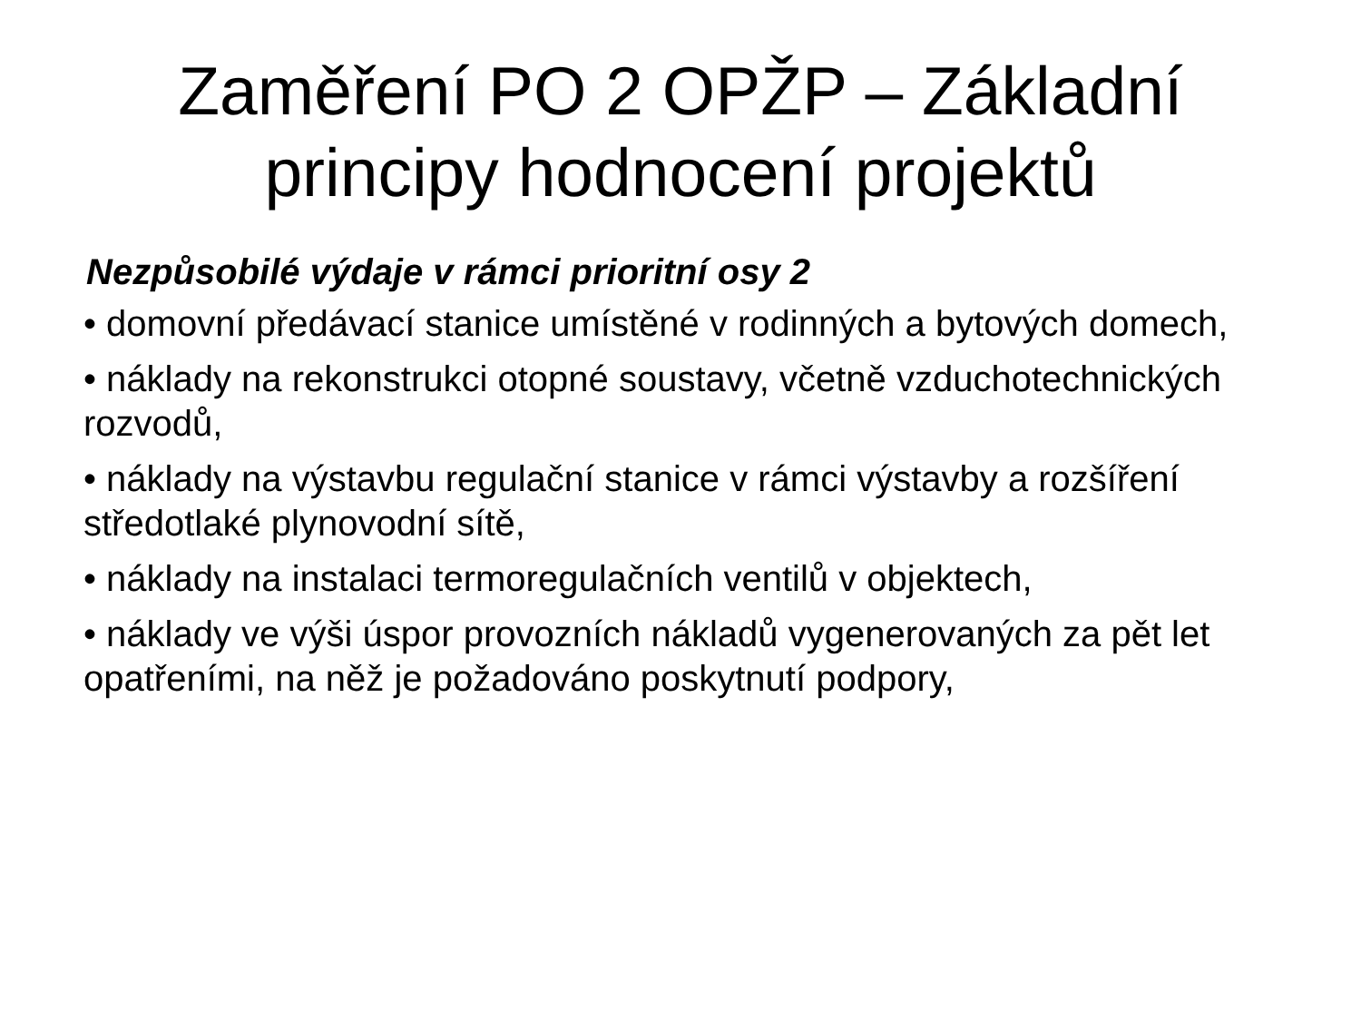Zaměření PO 2 OPŽP – Základní
principy hodnocení projektů
Nezpůsobilé výdaje v rámci prioritní osy 2
• domovní předávací stanice umístěné v rodinných a bytových domech,
• náklady na rekonstrukci otopné soustavy, včetně vzduchotechnických rozvodů,
• náklady na výstavbu regulační stanice v rámci výstavby a rozšíření středotlaké plynovodní sítě,
• náklady na instalaci termoregulačních ventilů v objektech,
• náklady ve výši úspor provozních nákladů vygenerovaných za pět let opatřeními, na něž je požadováno poskytnutí podpory,